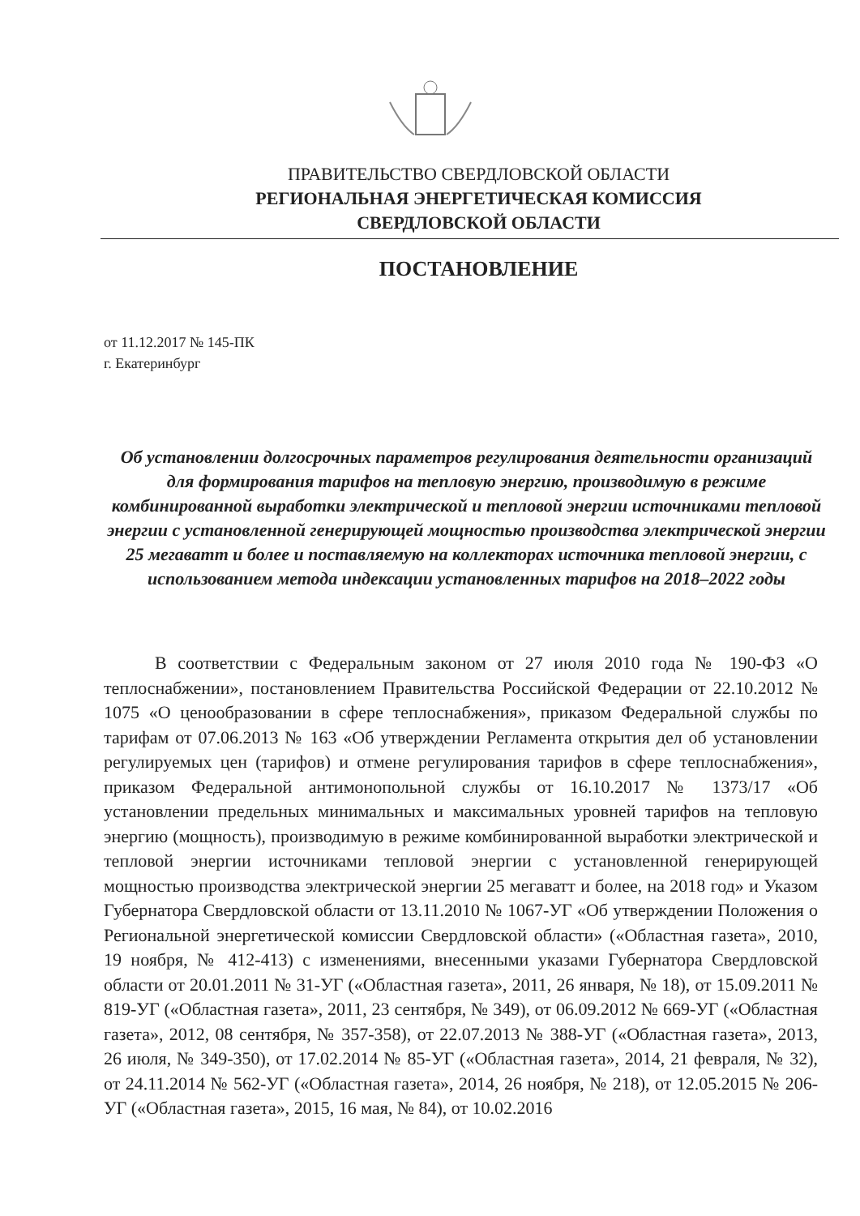ПРАВИТЕЛЬСТВО СВЕРДЛОВСКОЙ ОБЛАСТИ
РЕГИОНАЛЬНАЯ ЭНЕРГЕТИЧЕСКАЯ КОМИССИЯ
СВЕРДЛОВСКОЙ ОБЛАСТИ
ПОСТАНОВЛЕНИЕ
от 11.12.2017 № 145-ПК
г. Екатеринбург
Об установлении долгосрочных параметров регулирования деятельности организаций для формирования тарифов на тепловую энергию, производимую в режиме комбинированной выработки электрической и тепловой энергии источниками тепловой энергии с установленной генерирующей мощностью производства электрической энергии 25 мегаватт и более и поставляемую на коллекторах источника тепловой энергии, с использованием метода индексации установленных тарифов на 2018–2022 годы
В соответствии с Федеральным законом от 27 июля 2010 года № 190-ФЗ «О теплоснабжении», постановлением Правительства Российской Федерации от 22.10.2012 № 1075 «О ценообразовании в сфере теплоснабжения», приказом Федеральной службы по тарифам от 07.06.2013 № 163 «Об утверждении Регламента открытия дел об установлении регулируемых цен (тарифов) и отмене регулирования тарифов в сфере теплоснабжения», приказом Федеральной антимонопольной службы от 16.10.2017 № 1373/17 «Об установлении предельных минимальных и максимальных уровней тарифов на тепловую энергию (мощность), производимую в режиме комбинированной выработки электрической и тепловой энергии источниками тепловой энергии с установленной генерирующей мощностью производства электрической энергии 25 мегаватт и более, на 2018 год» и Указом Губернатора Свердловской области от 13.11.2010 № 1067-УГ «Об утверждении Положения о Региональной энергетической комиссии Свердловской области» («Областная газета», 2010, 19 ноября, № 412-413) с изменениями, внесенными указами Губернатора Свердловской области от 20.01.2011 № 31-УГ («Областная газета», 2011, 26 января, № 18), от 15.09.2011 № 819-УГ («Областная газета», 2011, 23 сентября, № 349), от 06.09.2012 № 669-УГ («Областная газета», 2012, 08 сентября, № 357-358), от 22.07.2013 № 388-УГ («Областная газета», 2013, 26 июля, № 349-350), от 17.02.2014 № 85-УГ («Областная газета», 2014, 21 февраля, № 32), от 24.11.2014 № 562-УГ («Областная газета», 2014, 26 ноября, № 218), от 12.05.2015 № 206-УГ («Областная газета», 2015, 16 мая, № 84), от 10.02.2016